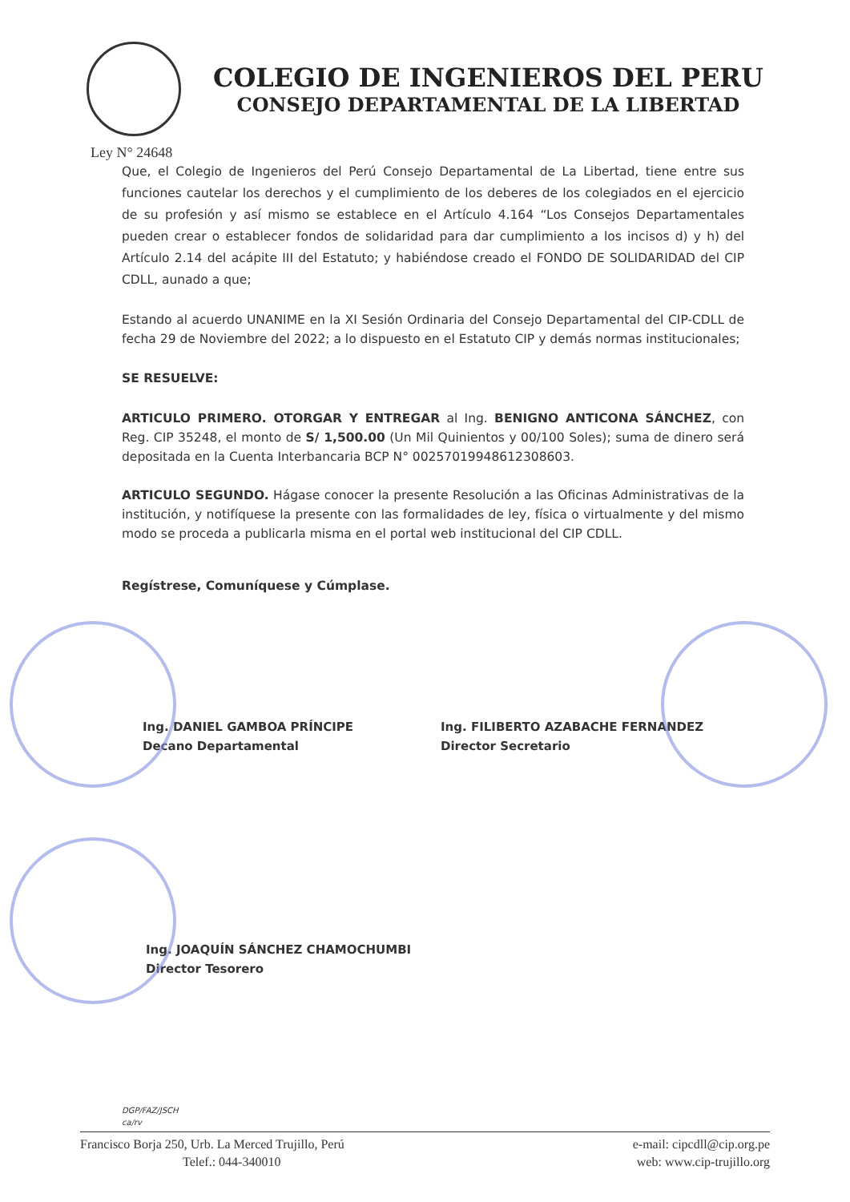COLEGIO DE INGENIEROS DEL PERU
CONSEJO DEPARTAMENTAL DE LA LIBERTAD
Ley N° 24648
Que, el Colegio de Ingenieros del Perú Consejo Departamental de La Libertad, tiene entre sus funciones cautelar los derechos y el cumplimiento de los deberes de los colegiados en el ejercicio de su profesión y así mismo se establece en el Artículo 4.164 “Los Consejos Departamentales pueden crear o establecer fondos de solidaridad para dar cumplimiento a los incisos d) y h) del Artículo 2.14 del acápite III del Estatuto; y habiéndose creado el FONDO DE SOLIDARIDAD del CIP CDLL, aunado a que;
Estando al acuerdo UNANIME en la XI Sesión Ordinaria del Consejo Departamental del CIP-CDLL de fecha 29 de Noviembre del 2022; a lo dispuesto en el Estatuto CIP y demás normas institucionales;
SE RESUELVE:
ARTICULO PRIMERO. OTORGAR Y ENTREGAR al Ing. BENIGNO ANTICONA SÁNCHEZ, con Reg. CIP 35248, el monto de S/ 1,500.00 (Un Mil Quinientos y 00/100 Soles); suma de dinero será depositada en la Cuenta Interbancaria BCP N° 00257019948612308603.
ARTICULO SEGUNDO. Hágase conocer la presente Resolución a las Oficinas Administrativas de la institución, y notifíquese la presente con las formalidades de ley, física o virtualmente y del mismo modo se proceda a publicarla misma en el portal web institucional del CIP CDLL.
Regístrese, Comuníquese y Cúmplase.
Ing. DANIEL GAMBOA PRÍNCIPE
Decano Departamental
Ing. FILIBERTO AZABACHE FERNANDEZ
Director Secretario
Ing. JOAQUÍN SÁNCHEZ CHAMOCHUMBI
Director Tesorero
DGP/FAZ/JSCH
ca/rv
Francisco Borja 250, Urb. La Merced Trujillo, Perú
Telef.: 044-340010
e-mail: cipcdll@cip.org.pe
web: www.cip-trujillo.org